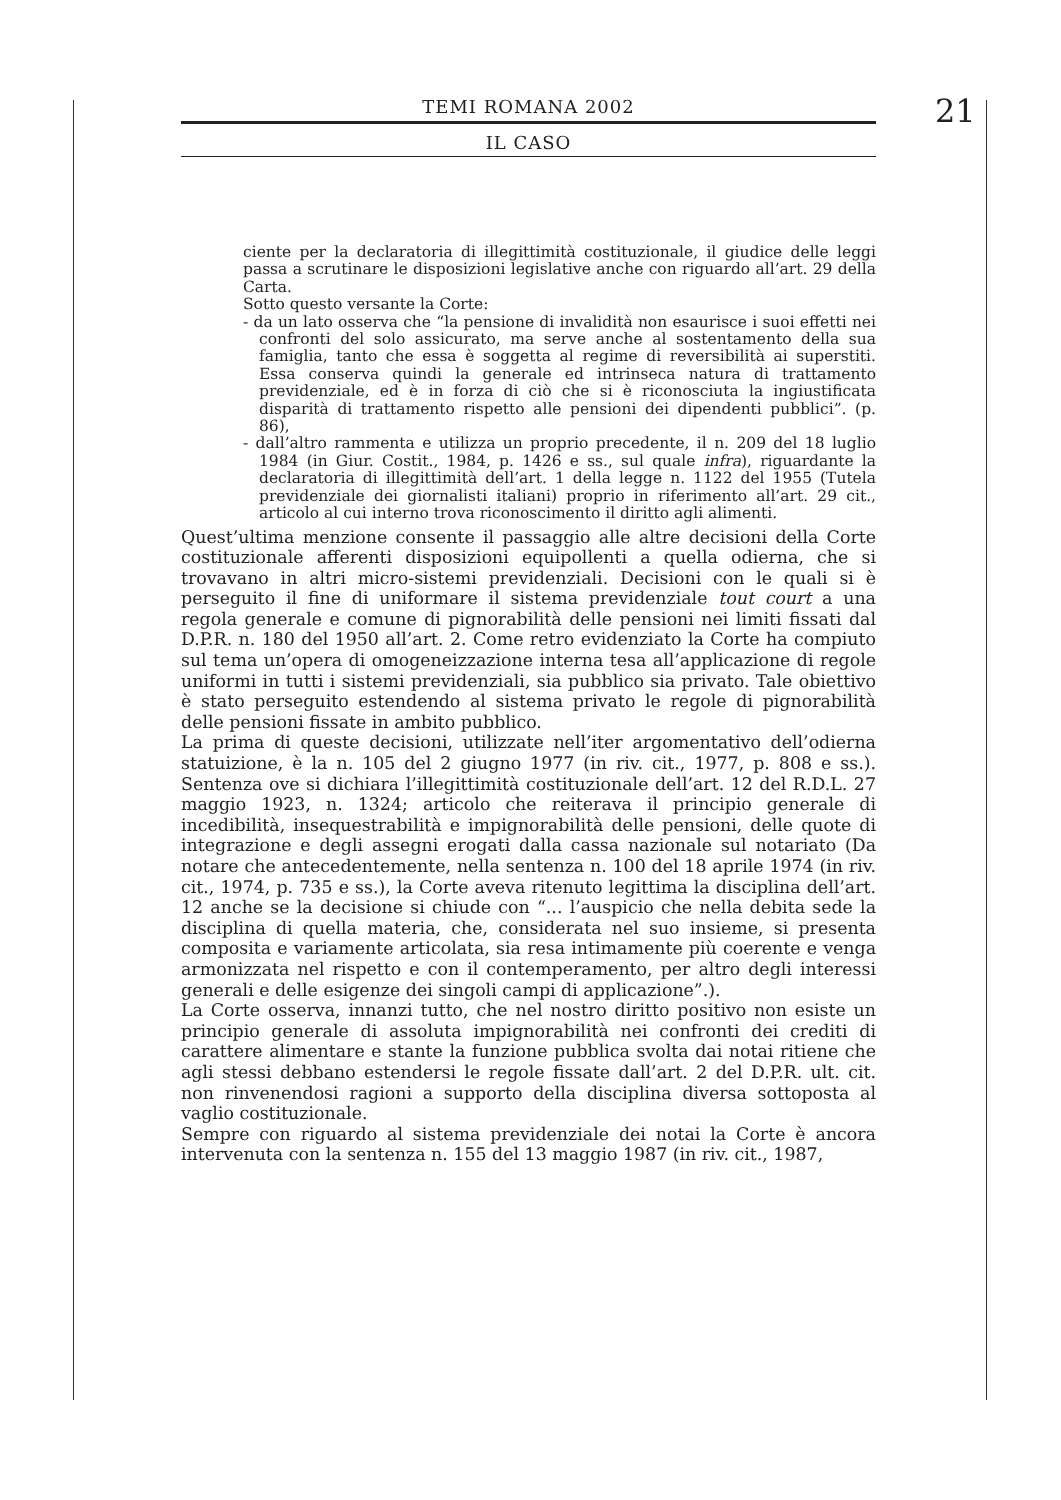TEMI ROMANA 2002
IL CASO
21
ciente per la declaratoria di illegittimità costituzionale, il giudice delle leggi passa a scrutinare le disposizioni legislative anche con riguardo all’art. 29 della Carta.
Sotto questo versante la Corte:
- da un lato osserva che “la pensione di invalidità non esaurisce i suoi effetti nei confronti del solo assicurato, ma serve anche al sostentamento della sua famiglia, tanto che essa è soggetta al regime di reversibilità ai superstiti. Essa conserva quindi la generale ed intrinseca natura di trattamento previdenziale, ed è in forza di ciò che si è riconosciuta la ingiustificata disparità di trattamento rispetto alle pensioni dei dipendenti pubblici”. (p. 86),
- dall’altro rammenta e utilizza un proprio precedente, il n. 209 del 18 luglio 1984 (in Giur. Costit., 1984, p. 1426 e ss., sul quale infra), riguardante la declaratoria di illegittimità dell’art. 1 della legge n. 1122 del 1955 (Tutela previdenziale dei giornalisti italiani) proprio in riferimento all’art. 29 cit., articolo al cui interno trova riconoscimento il diritto agli alimenti.
Quest’ultima menzione consente il passaggio alle altre decisioni della Corte costituzionale afferenti disposizioni equipollenti a quella odierna, che si trovavano in altri micro-sistemi previdenziali. Decisioni con le quali si è perseguito il fine di uniformare il sistema previdenziale tout court a una regola generale e comune di pignorabilità delle pensioni nei limiti fissati dal D.P.R. n. 180 del 1950 all’art. 2. Come retro evidenziato la Corte ha compiuto sul tema un’opera di omogeneizzazione interna tesa all’applicazione di regole uniformi in tutti i sistemi previdenziali, sia pubblico sia privato. Tale obiettivo è stato perseguito estendendo al sistema privato le regole di pignorabilità delle pensioni fissate in ambito pubblico.
La prima di queste decisioni, utilizzate nell’iter argomentativo dell’odierna statuizione, è la n. 105 del 2 giugno 1977 (in riv. cit., 1977, p. 808 e ss.). Sentenza ove si dichiara l’illegittimità costituzionale dell’art. 12 del R.D.L. 27 maggio 1923, n. 1324; articolo che reiterava il principio generale di incedibilità, insequestrabilità e impignorabilità delle pensioni, delle quote di integrazione e degli assegni erogati dalla cassa nazionale sul notariato (Da notare che antecedentemente, nella sentenza n. 100 del 18 aprile 1974 (in riv. cit., 1974, p. 735 e ss.), la Corte aveva ritenuto legittima la disciplina dell’art. 12 anche se la decisione si chiude con “... l’auspicio che nella debita sede la disciplina di quella materia, che, considerata nel suo insieme, si presenta composita e variamente articolata, sia resa intimamente più coerente e venga armonizzata nel rispetto e con il contemperamento, per altro degli interessi generali e delle esigenze dei singoli campi di applicazione”.).
La Corte osserva, innanzi tutto, che nel nostro diritto positivo non esiste un principio generale di assoluta impignorabilità nei confronti dei crediti di carattere alimentare e stante la funzione pubblica svolta dai notai ritiene che agli stessi debbano estendersi le regole fissate dall’art. 2 del D.P.R. ult. cit. non rinvenendosi ragioni a supporto della disciplina diversa sottoposta al vaglio costituzionale.
Sempre con riguardo al sistema previdenziale dei notai la Corte è ancora intervenuta con la sentenza n. 155 del 13 maggio 1987 (in riv. cit., 1987,